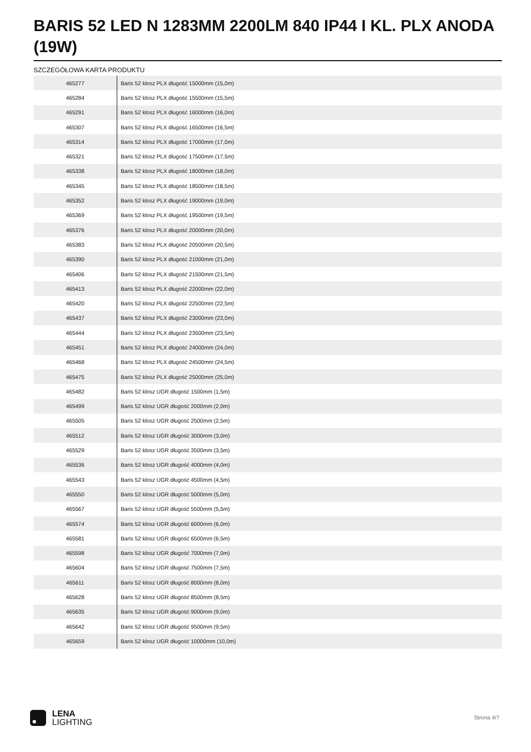BARIS 52 LED N 1283MM 2200LM 840 IP44 I KL. PLX ANODA (19W)
SZCZEGÓŁOWA KARTA PRODUKTU
| 465277 | Baris 52 klosz PLX długość 15000mm (15,0m) |
| 465284 | Baris 52 klosz PLX długość 15500mm (15,5m) |
| 465291 | Baris 52 klosz PLX długość 16000mm (16,0m) |
| 465307 | Baris 52 klosz PLX długość 16500mm (16,5m) |
| 465314 | Baris 52 klosz PLX długość 17000mm (17,0m) |
| 465321 | Baris 52 klosz PLX długość 17500mm (17,5m) |
| 465338 | Baris 52 klosz PLX długość 18000mm (18,0m) |
| 465345 | Baris 52 klosz PLX długość 18500mm (18,5m) |
| 465352 | Baris 52 klosz PLX długość 19000mm (19,0m) |
| 465369 | Baris 52 klosz PLX długość 19500mm (19,5m) |
| 465376 | Baris 52 klosz PLX długość 20000mm (20,0m) |
| 465383 | Baris 52 klosz PLX długość 20500mm (20,5m) |
| 465390 | Baris 52 klosz PLX długość 21000mm (21,0m) |
| 465406 | Baris 52 klosz PLX długość 21500mm (21,5m) |
| 465413 | Baris 52 klosz PLX długość 22000mm (22,0m) |
| 465420 | Baris 52 klosz PLX długość 22500mm (22,5m) |
| 465437 | Baris 52 klosz PLX długość 23000mm (23,0m) |
| 465444 | Baris 52 klosz PLX długość 23500mm (23,5m) |
| 465451 | Baris 52 klosz PLX długość 24000mm (24,0m) |
| 465468 | Baris 52 klosz PLX długość 24500mm (24,5m) |
| 465475 | Baris 52 klosz PLX długość 25000mm (25,0m) |
| 465482 | Baris 52 klosz UGR długość 1500mm (1,5m) |
| 465499 | Baris 52 klosz UGR długość 2000mm (2,0m) |
| 465505 | Baris 52 klosz UGR długość 2500mm (2,5m) |
| 465512 | Baris 52 klosz UGR długość 3000mm (3,0m) |
| 465529 | Baris 52 klosz UGR długość 3500mm (3,5m) |
| 465536 | Baris 52 klosz UGR długość 4000mm (4,0m) |
| 465543 | Baris 52 klosz UGR długość 4500mm (4,5m) |
| 465550 | Baris 52 klosz UGR długość 5000mm (5,0m) |
| 465567 | Baris 52 klosz UGR długość 5500mm (5,5m) |
| 465574 | Baris 52 klosz UGR długość 6000mm (6,0m) |
| 465581 | Baris 52 klosz UGR długość 6500mm (6,5m) |
| 465598 | Baris 52 klosz UGR długość 7000mm (7,0m) |
| 465604 | Baris 52 klosz UGR długość 7500mm (7,5m) |
| 465611 | Baris 52 klosz UGR długość 8000mm (8,0m) |
| 465628 | Baris 52 klosz UGR długość 8500mm (8,5m) |
| 465635 | Baris 52 klosz UGR długość 9000mm (9,0m) |
| 465642 | Baris 52 klosz UGR długość 9500mm (9,5m) |
| 465659 | Baris 52 klosz UGR długość 10000mm (10,0m) |
LENA
LIGHTING
Strona 4/7